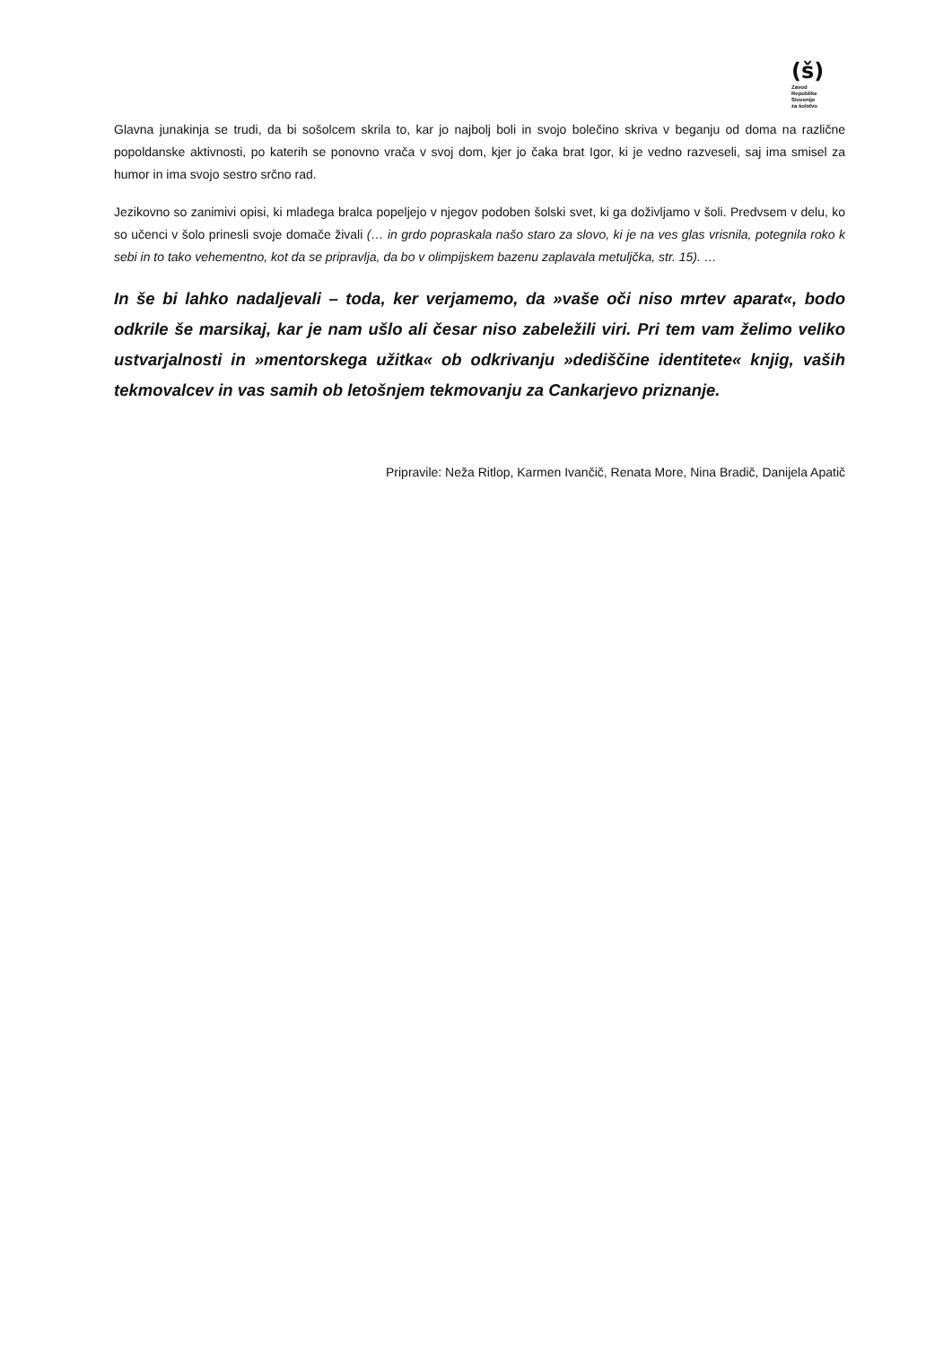(š)
Zavod
Republike
Slovenije
za šolstvo
Glavna junakinja se trudi, da bi sošolcem skrila to, kar jo najbolj boli in svojo bolečino skriva v beganju od doma na različne popoldanske aktivnosti, po katerih se ponovno vrača v svoj dom, kjer jo čaka brat Igor, ki je vedno razveseli, saj ima smisel za humor in ima svojo sestro srčno rad.
Jezikovno so zanimivi opisi, ki mladega bralca popeljejo v njegov podoben šolski svet, ki ga doživljamo v šoli. Predvsem v delu, ko so učenci v šolo prinesli svoje domače živali (… in grdo popraskala našo staro za slovo, ki je na ves glas vrisnila, potegnila roko k sebi in to tako vehementno, kot da se pripravlja, da bo v olimpijskem bazenu zaplavala metuljčka, str. 15). …
In še bi lahko nadaljevali – toda, ker verjamemo, da »vaše oči niso mrtev aparat«, bodo odkrile še marsikaj, kar je nam ušlo ali česar niso zabeležili viri. Pri tem vam želimo veliko ustvarjalnosti in »mentorskega užitka« ob odkrivanju »dediščine identitete« knjig, vaših tekmovalcev in vas samih ob letošnjem tekmovanju za Cankarjevo priznanje.
Pripravile: Neža Ritlop, Karmen Ivančič, Renata More, Nina Bradič, Danijela Apatič